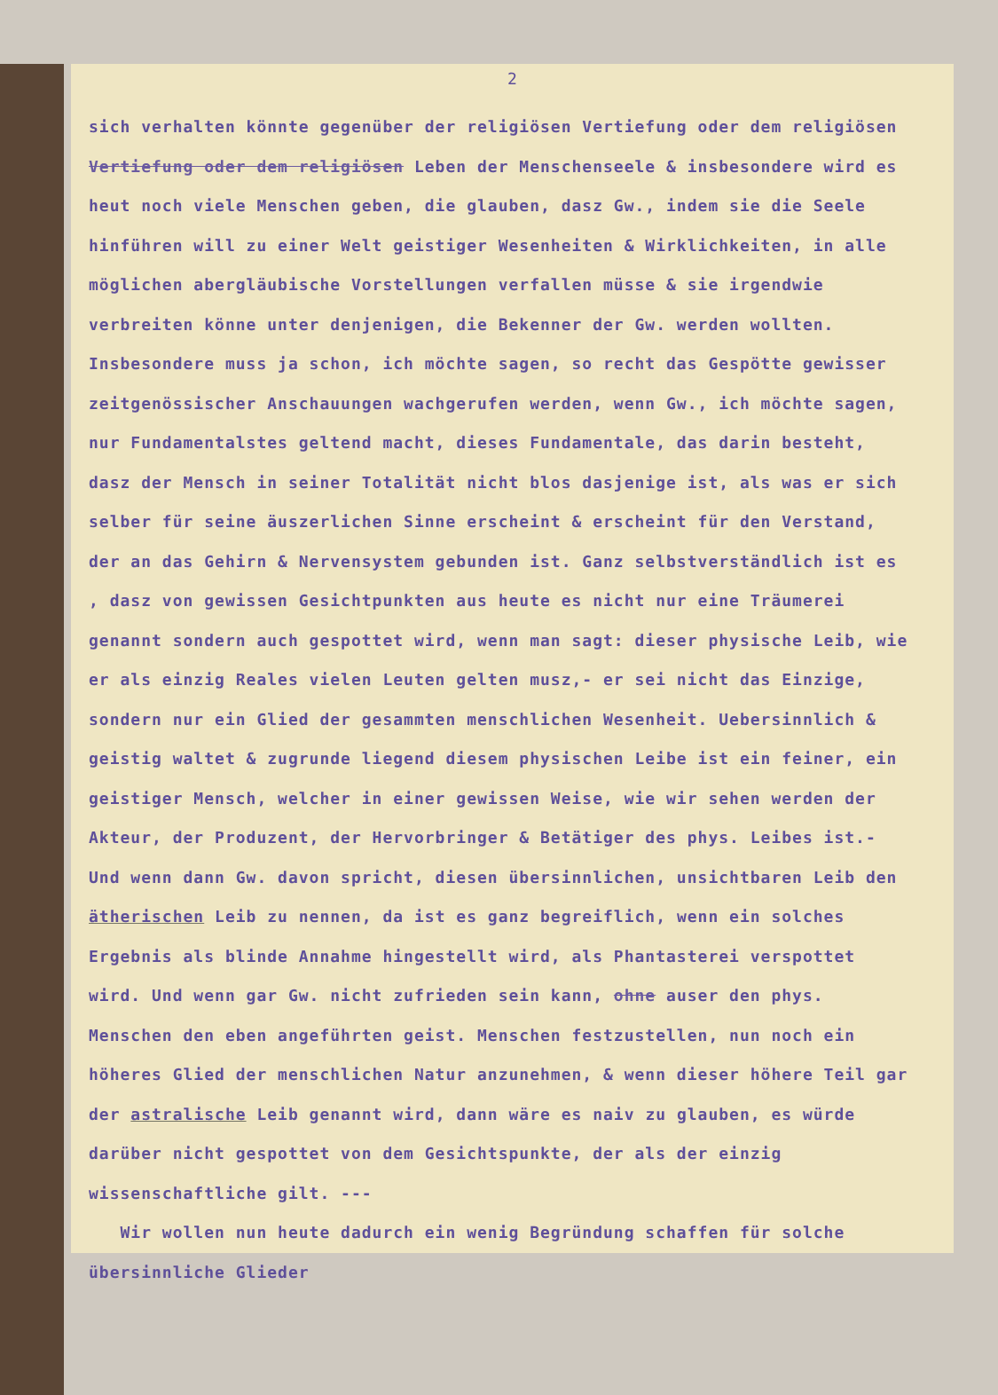2
sich verhalten könnte gegenüber der religiösen Vertiefung oder dem religiösen Vertiefung oder dem religiösen Leben der Menschenseele & insbesondere wird es heut noch viele Menschen geben, die glauben, dasz Gw., indem sie die Seele hinführen will zu einer Welt geistiger Wesenheiten & Wirklichkeiten, in alle möglichen abergläubische Vorstellungen verfallen müsse & sie irgendwie verbreiten könne unter denjenigen, die Bekenner der Gw. werden wollten. Insbesondere muss ja schon, ich möchte sagen, so recht das Gespötte gewisser zeitgenössischer Anschauungen wachgerufen werden, wenn Gw., ich möchte sagen, nur Fundamentalstes geltend macht, dieses Fundamentale, das darin besteht, dasz der Mensch in seiner Totalität nicht blos dasjenige ist, als was er sich selber für seine äuszerlichen Sinne erscheint & erscheint für den Verstand, der an das Gehirn & Nervensystem gebunden ist. Ganz selbstverständlich ist es , dasz von gewissen Gesichtpunkten aus heute es nicht nur eine Träumerei genannt sondern auch gespottet wird, wenn man sagt: dieser physische Leib, wie er als einzig Reales vielen Leuten gelten musz,- er sei nicht das Einzige, sondern nur ein Glied der gesammten menschlichen Wesenheit. Uebersinnlich & geistig waltet & zugrunde liegend diesem physischen Leibe ist ein feiner, ein geistiger Mensch, welcher in einer gewissen Weise, wie wir sehen werden der Akteur, der Produzent, der Hervorbringer & Betätiger des phys. Leibes ist.- Und wenn dann Gw. davon spricht, diesen übersinnlichen, unsichtbaren Leib den ätherischen Leib zu nennen, da ist es ganz begreiflich, wenn ein solches Ergebnis als blinde Annahme hingestellt wird, als Phantasterei verspottet wird. Und wenn gar Gw. nicht zufrieden sein kann, ohne auser den phys. Menschen den eben angeführten geist. Menschen festzustellen, nun noch ein höheres Glied der menschlichen Natur anzunehmen, & wenn dieser höhere Teil gar der astralische Leib genannt wird, dann wäre es naiv zu glauben, es würde darüber nicht gespottet von dem Gesichtspunkte, der als der einzig wissenschaftliche gilt. ---
Wir wollen nun heute dadurch ein wenig Begründung schaffen für solche übersinnliche Glieder